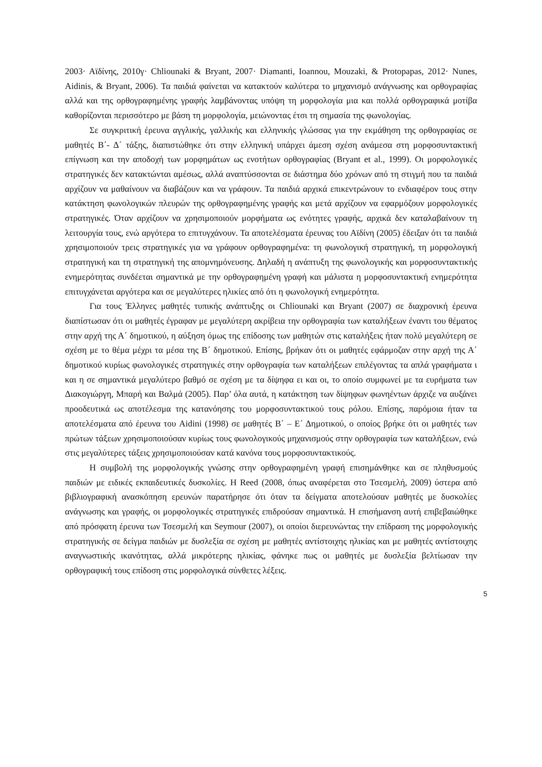2003· Αϊδίνης, 2010γ· Chliounaki & Bryant, 2007· Diamanti, Ioannou, Mouzaki, & Protopapas, 2012· Nunes, Aidinis, & Bryant, 2006). Τα παιδιά φαίνεται να κατακτούν καλύτερα το μηχανισμό ανάγνωσης και ορθογραφίας αλλά και της ορθογραφημένης γραφής λαμβάνοντας υπόψη τη μορφολογία μια και πολλά ορθογραφικά μοτίβα καθορίζονται περισσότερο με βάση τη μορφολογία, μειώνοντας έτσι τη σημασία της φωνολογίας.
Σε συγκριτική έρευνα αγγλικής, γαλλικής και ελληνικής γλώσσας για την εκμάθηση της ορθογραφίας σε μαθητές Β΄- Δ΄ τάξης, διαπιστώθηκε ότι στην ελληνική υπάρχει άμεση σχέση ανάμεσα στη μορφοσυντακτική επίγνωση και την αποδοχή των μορφημάτων ως ενοτήτων ορθογραφίας (Bryant et al., 1999). Οι μορφολογικές στρατηγικές δεν κατακτώνται αμέσως, αλλά αναπτύσσονται σε διάστημα δύο χρόνων από τη στιγμή που τα παιδιά αρχίζουν να μαθαίνουν να διαβάζουν και να γράφουν. Τα παιδιά αρχικά επικεντρώνουν το ενδιαφέρον τους στην κατάκτηση φωνολογικών πλευρών της ορθογραφημένης γραφής και μετά αρχίζουν να εφαρμόζουν μορφολογικές στρατηγικές. Όταν αρχίζουν να χρησιμοποιούν μορφήματα ως ενότητες γραφής, αρχικά δεν καταλαβαίνουν τη λειτουργία τους, ενώ αργότερα το επιτυγχάνουν. Τα αποτελέσματα έρευνας του Αϊδίνη (2005) έδειξαν ότι τα παιδιά χρησιμοποιούν τρεις στρατηγικές για να γράφουν ορθογραφημένα: τη φωνολογική στρατηγική, τη μορφολογική στρατηγική και τη στρατηγική της απομνημόνευσης. Δηλαδή η ανάπτυξη της φωνολογικής και μορφοσυντακτικής ενημερότητας συνδέεται σημαντικά με την ορθογραφημένη γραφή και μάλιστα η μορφοσυντακτική ενημερότητα επιτυγχάνεται αργότερα και σε μεγαλύτερες ηλικίες από ότι η φωνολογική ενημερότητα.
Για τους Έλληνες μαθητές τυπικής ανάπτυξης οι Chliounaki και Bryant (2007) σε διαχρονική έρευνα διαπίστωσαν ότι οι μαθητές έγραφαν με μεγαλύτερη ακρίβεια την ορθογραφία των καταλήξεων έναντι του θέματος στην αρχή της Α΄ δημοτικού, η αύξηση όμως της επίδοσης των μαθητών στις καταλήξεις ήταν πολύ μεγαλύτερη σε σχέση με το θέμα μέχρι τα μέσα της Β΄ δημοτικού. Επίσης, βρήκαν ότι οι μαθητές εφάρμοζαν στην αρχή της Α΄ δημοτικού κυρίως φωνολογικές στρατηγικές στην ορθογραφία των καταλήξεων επιλέγοντας τα απλά γραφήματα ι και η σε σημαντικά μεγαλύτερο βαθμό σε σχέση με τα δίψηφα ει και οι, το οποίο συμφωνεί με τα ευρήματα των Διακογιώργη, Μπαρή και Βαλμά (2005). Παρ’ όλα αυτά, η κατάκτηση των δίψηφων φωνηέντων άρχιζε να αυξάνει προοδευτικά ως αποτέλεσμα της κατανόησης του μορφοσυντακτικού τους ρόλου. Επίσης, παρόμοια ήταν τα αποτελέσματα από έρευνα του Aidini (1998) σε μαθητές Β΄ – Ε΄ Δημοτικού, ο οποίος βρήκε ότι οι μαθητές των πρώτων τάξεων χρησιμοποιούσαν κυρίως τους φωνολογικούς μηχανισμούς στην ορθογραφία των καταλήξεων, ενώ στις μεγαλύτερες τάξεις χρησιμοποιούσαν κατά κανόνα τους μορφοσυντακτικούς.
Η συμβολή της μορφολογικής γνώσης στην ορθογραφημένη γραφή επισημάνθηκε και σε πληθυσμούς παιδιών με ειδικές εκπαιδευτικές δυσκολίες. Η Reed (2008, όπως αναφέρεται στο Τσεσμελή, 2009) ύστερα από βιβλιογραφική ανασκόπηση ερευνών παρατήρησε ότι όταν τα δείγματα αποτελούσαν μαθητές με δυσκολίες ανάγνωσης και γραφής, οι μορφολογικές στρατηγικές επιδρούσαν σημαντικά. Η επισήμανση αυτή επιβεβαιώθηκε από πρόσφατη έρευνα των Τσεσμελή και Seymour (2007), οι οποίοι διερευνώντας την επίδραση της μορφολογικής στρατηγικής σε δείγμα παιδιών με δυσλεξία σε σχέση με μαθητές αντίστοιχης ηλικίας και με μαθητές αντίστοιχης αναγνωστικής ικανότητας, αλλά μικρότερης ηλικίας, φάνηκε πως οι μαθητές με δυσλεξία βελτίωσαν την ορθογραφική τους επίδοση στις μορφολογικά σύνθετες λέξεις.
5